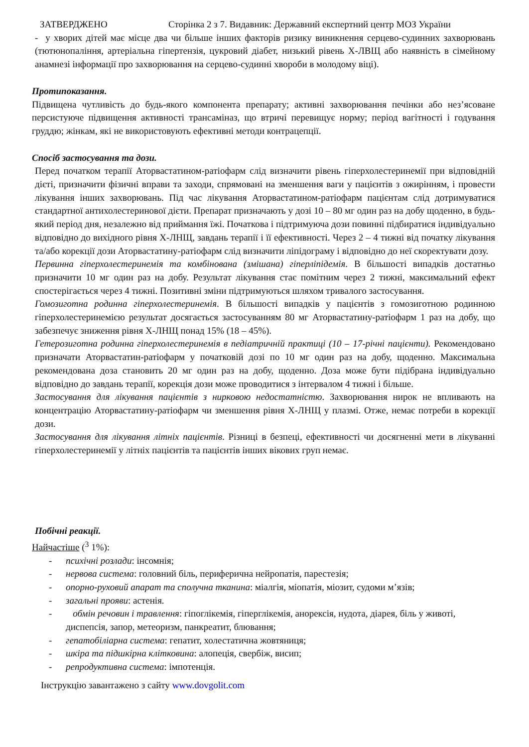ЗАТВЕРДЖЕНО Сторінка 2 з 7. Видавник: Державний експертний центр МОЗ України
- у хворих дітей має місце два чи більше інших факторів ризику виникнення серцево-судинних захворювань (тютюнопаління, артеріальна гіпертензія, цукровий діабет, низький рівень Х-ЛВЩ або наявність в сімейному анамнезі інформації про захворювання на серцево-судинні хвороби в молодому віці).
Протипоказання.
Підвищена чутливість до будь-якого компонента препарату; активні захворювання печінки або нез’ясоване персистуюче підвищення активності трансаміназ, що втричі перевищує норму; період вагітності і годування груддю; жінкам, які не використовують ефективні методи контрацепції.
Спосіб застосування та дози.
Перед початком терапії Аторвастатином-ратіофарм слід визначити рівень гіперхолестеринемії при відповідній дієті, призначити фізичні вправи та заходи, спрямовані на зменшення ваги у пацієнтів з ожирінням, і провести лікування інших захворювань. Під час лікування Аторвастатином-ратіофарм пацієнтам слід дотримуватися стандартної антихолестеринової дієти. Препарат призначають у дозі 10 – 80 мг один раз на добу щоденно, в будь-який період дня, незалежно від приймання їжі. Початкова і підтримуюча дози повинні підбиратися індивідуально відповідно до вихідного рівня Х-ЛНЩ, завдань терапії і її ефективності. Через 2 – 4 тижні від початку лікування та/або корекції дози Аторвастатину-ратіофарм слід визначити ліпідограму і відповідно до неї скоректувати дозу.
Первинна гіперхолестеринемія та комбінована (змішана) гіперліпідемія. В більшості випадків достатньо призначити 10 мг один раз на добу. Результат лікування стає помітним через 2 тижні, максимальний ефект спостерігається через 4 тижні. Позитивні зміни підтримуються шляхом тривалого застосування.
Гомозиготна родинна гіперхолестеринемія. В більшості випадків у пацієнтів з гомозиготною родинною гіперхолестеринемією результат досягається застосуванням 80 мг Аторвастатину-ратіофарм 1 раз на добу, що забезпечує зниження рівня Х-ЛНЩ понад 15% (18 – 45%).
Гетерозиготна родинна гіперхолестеринемія в педіатричній практиці (10 – 17-річні пацієнти). Рекомендовано призначати Аторвастатин-ратіофарм у початковій дозі по 10 мг один раз на добу, щоденно. Максимальна рекомендована доза становить 20 мг один раз на добу, щоденно. Доза може бути підібрана індивідуально відповідно до завдань терапії, корекція дози може проводитися з інтервалом 4 тижні і більше.
Застосування для лікування пацієнтів з нирковою недостатністю. Захворювання нирок не впливають на концентрацію Аторвастатину-ратіофарм чи зменшення рівня Х-ЛНЩ у плазмі. Отже, немає потреби в корекції дози.
Застосування для лікування літніх пацієнтів. Різниці в безпеці, ефективності чи досягненні мети в лікуванні гіперхолестеринемії у літніх пацієнтів та пацієнтів інших вікових груп немає.
Побічні реакції.
Найчастіше (<sup>3</sup> 1%):
- психічні розлади: інсомнія;
- нервова система: головний біль, периферична нейропатія, парестезія;
- опорно-руховий апарат та сполучна тканина: міалгія, міопатія, міозит, судоми м’язів;
- загальні прояви: астенія.
- обмін речовин і травлення: гіпоглікемія, гіперглікемія, анорексія, нудота, діарея, біль у животі, диспепсія, запор, метеоризм, панкреатит, блювання;
- гепатобіліарна система: гепатит, холестатична жовтяниця;
- шкіра та підшкірна клітковина: алопеція, свербіж, висип;
- репродуктивна система: імпотенція.
Інструкцію завантажено з сайту www.dovgolit.com